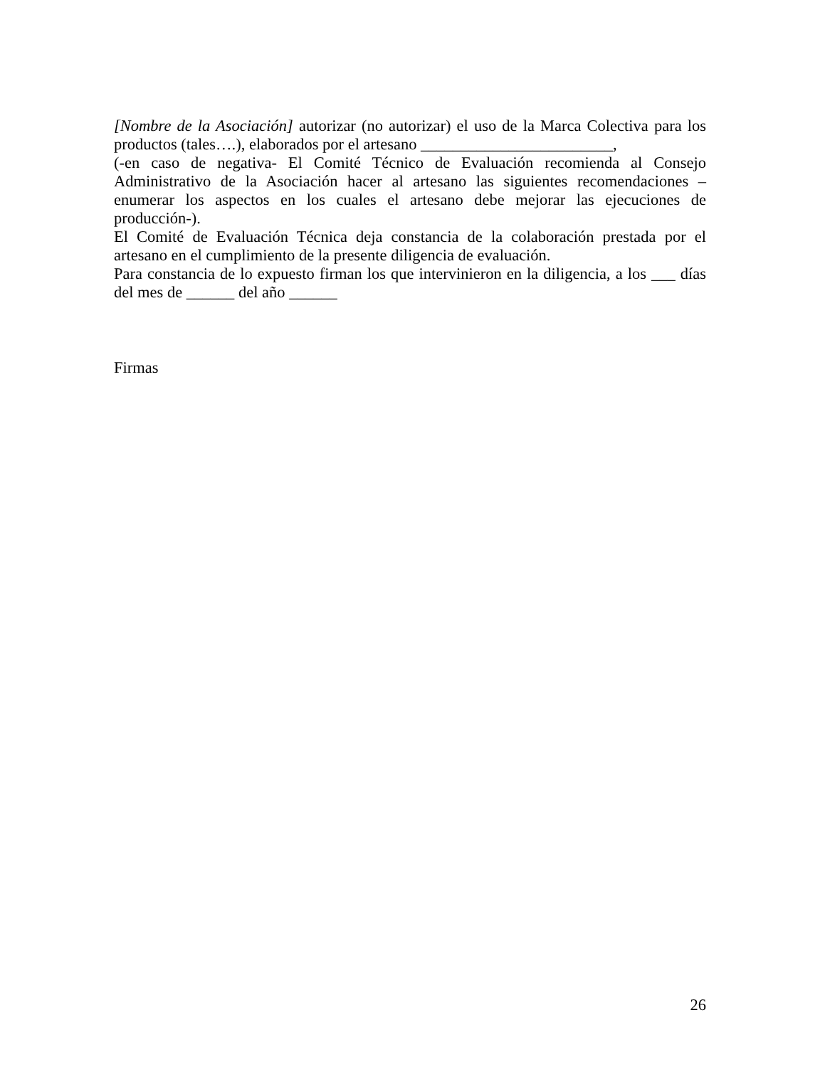[Nombre de la Asociación] autorizar (no autorizar) el uso de la Marca Colectiva para los productos (tales….), elaborados por el artesano ________________________,
(-en caso de negativa- El Comité Técnico de Evaluación recomienda al Consejo Administrativo de la Asociación hacer al artesano las siguientes recomendaciones – enumerar los aspectos en los cuales el artesano debe mejorar las ejecuciones de producción-).
El Comité de Evaluación Técnica deja constancia de la colaboración prestada por el artesano en el cumplimiento de la presente diligencia de evaluación.
Para constancia de lo expuesto firman los que intervinieron en la diligencia, a los ___ días del mes de ______ del año ______
Firmas
26